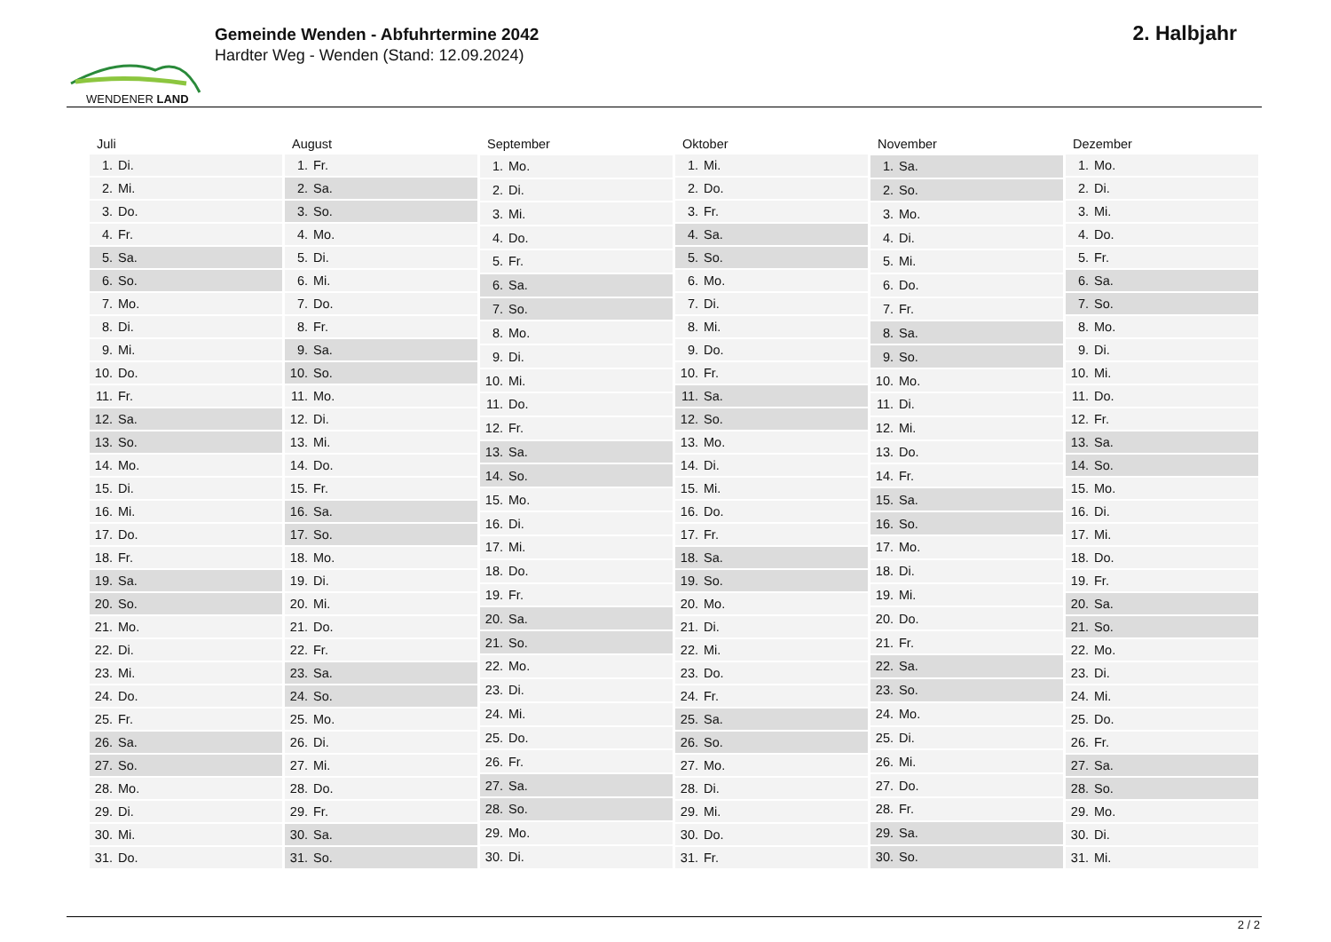WENDENER LAND
Gemeinde Wenden - Abfuhrtermine 2042
Hardter Weg - Wenden (Stand: 12.09.2024)
2. Halbjahr
| Juli | |
| --- | --- |
| 1. | Di. |
| 2. | Mi. |
| 3. | Do. |
| 4. | Fr. |
| 5. | Sa. |
| 6. | So. |
| 7. | Mo. |
| 8. | Di. |
| 9. | Mi. |
| 10. | Do. |
| 11. | Fr. |
| 12. | Sa. |
| 13. | So. |
| 14. | Mo. |
| 15. | Di. |
| 16. | Mi. |
| 17. | Do. |
| 18. | Fr. |
| 19. | Sa. |
| 20. | So. |
| 21. | Mo. |
| 22. | Di. |
| 23. | Mi. |
| 24. | Do. |
| 25. | Fr. |
| 26. | Sa. |
| 27. | So. |
| 28. | Mo. |
| 29. | Di. |
| 30. | Mi. |
| 31. | Do. |
| August | |
| --- | --- |
| 1. | Fr. |
| 2. | Sa. |
| 3. | So. |
| 4. | Mo. |
| 5. | Di. |
| 6. | Mi. |
| 7. | Do. |
| 8. | Fr. |
| 9. | Sa. |
| 10. | So. |
| 11. | Mo. |
| 12. | Di. |
| 13. | Mi. |
| 14. | Do. |
| 15. | Fr. |
| 16. | Sa. |
| 17. | So. |
| 18. | Mo. |
| 19. | Di. |
| 20. | Mi. |
| 21. | Do. |
| 22. | Fr. |
| 23. | Sa. |
| 24. | So. |
| 25. | Mo. |
| 26. | Di. |
| 27. | Mi. |
| 28. | Do. |
| 29. | Fr. |
| 30. | Sa. |
| 31. | So. |
| September | |
| --- | --- |
| 1. | Mo. |
| 2. | Di. |
| 3. | Mi. |
| 4. | Do. |
| 5. | Fr. |
| 6. | Sa. |
| 7. | So. |
| 8. | Mo. |
| 9. | Di. |
| 10. | Mi. |
| 11. | Do. |
| 12. | Fr. |
| 13. | Sa. |
| 14. | So. |
| 15. | Mo. |
| 16. | Di. |
| 17. | Mi. |
| 18. | Do. |
| 19. | Fr. |
| 20. | Sa. |
| 21. | So. |
| 22. | Mo. |
| 23. | Di. |
| 24. | Mi. |
| 25. | Do. |
| 26. | Fr. |
| 27. | Sa. |
| 28. | So. |
| 29. | Mo. |
| 30. | Di. |
| Oktober | |
| --- | --- |
| 1. | Mi. |
| 2. | Do. |
| 3. | Fr. |
| 4. | Sa. |
| 5. | So. |
| 6. | Mo. |
| 7. | Di. |
| 8. | Mi. |
| 9. | Do. |
| 10. | Fr. |
| 11. | Sa. |
| 12. | So. |
| 13. | Mo. |
| 14. | Di. |
| 15. | Mi. |
| 16. | Do. |
| 17. | Fr. |
| 18. | Sa. |
| 19. | So. |
| 20. | Mo. |
| 21. | Di. |
| 22. | Mi. |
| 23. | Do. |
| 24. | Fr. |
| 25. | Sa. |
| 26. | So. |
| 27. | Mo. |
| 28. | Di. |
| 29. | Mi. |
| 30. | Do. |
| 31. | Fr. |
| November | |
| --- | --- |
| 1. | Sa. |
| 2. | So. |
| 3. | Mo. |
| 4. | Di. |
| 5. | Mi. |
| 6. | Do. |
| 7. | Fr. |
| 8. | Sa. |
| 9. | So. |
| 10. | Mo. |
| 11. | Di. |
| 12. | Mi. |
| 13. | Do. |
| 14. | Fr. |
| 15. | Sa. |
| 16. | So. |
| 17. | Mo. |
| 18. | Di. |
| 19. | Mi. |
| 20. | Do. |
| 21. | Fr. |
| 22. | Sa. |
| 23. | So. |
| 24. | Mo. |
| 25. | Di. |
| 26. | Mi. |
| 27. | Do. |
| 28. | Fr. |
| 29. | Sa. |
| 30. | So. |
| Dezember | |
| --- | --- |
| 1. | Mo. |
| 2. | Di. |
| 3. | Mi. |
| 4. | Do. |
| 5. | Fr. |
| 6. | Sa. |
| 7. | So. |
| 8. | Mo. |
| 9. | Di. |
| 10. | Mi. |
| 11. | Do. |
| 12. | Fr. |
| 13. | Sa. |
| 14. | So. |
| 15. | Mo. |
| 16. | Di. |
| 17. | Mi. |
| 18. | Do. |
| 19. | Fr. |
| 20. | Sa. |
| 21. | So. |
| 22. | Mo. |
| 23. | Di. |
| 24. | Mi. |
| 25. | Do. |
| 26. | Fr. |
| 27. | Sa. |
| 28. | So. |
| 29. | Mo. |
| 30. | Di. |
| 31. | Mi. |
2 / 2